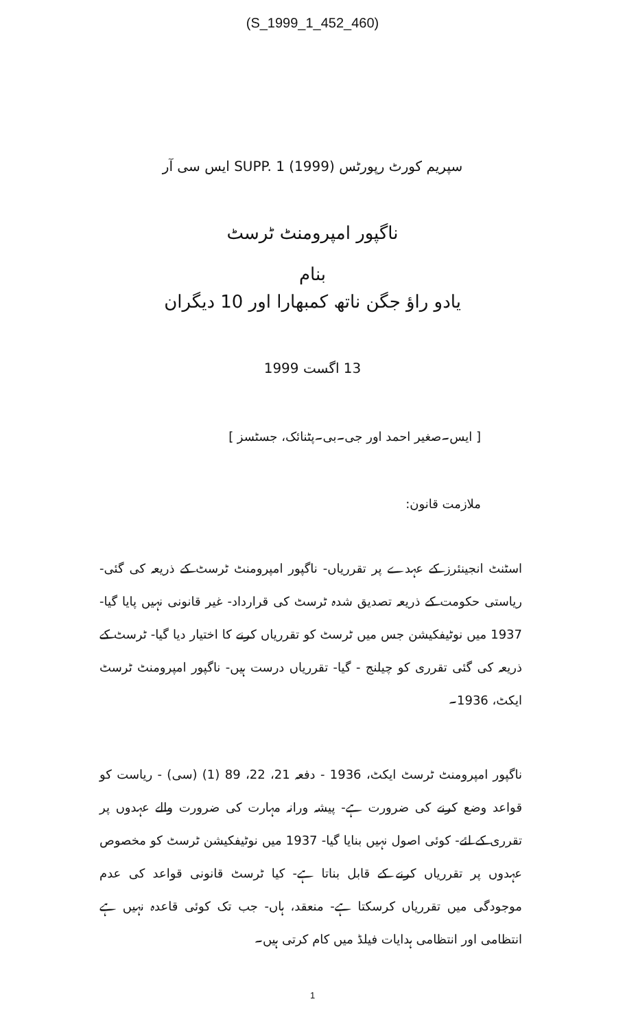(S_1999_1_452_460)
سپریم کورٹ رپورٹس (1999) SUPP. 1 ایس سی آر
ناگپور امپرومنٹ ٹرسٹ
بنام
یادو راؤ جگن ناتھ کمبھارا اور 10 دیگران
13 اگست 1999
[ ایس۔صغیر احمد اور جی۔بی۔پٹنائک، جسٹسز ]
ملازمت قانون:
اسٹنٹ انجینئرز کے عہدے پر تقرریاں- ناگپور امپرومنٹ ٹرسٹ کے ذریعہ کی گئی- ریاستی حکومت کے ذریعہ تصدیق شدہ ٹرسٹ کی قرارداد- غیر قانونی نہیں پایا گیا- 1937 میں نوٹیفکیشن جس میں ٹرسٹ کو تقرریاں کرنے کا اختیار دیا گیا- ٹرسٹ کے ذریعہ کی گئی تقرری کو چیلنج - گیا- تقرریاں درست ہیں- ناگپور امپرومنٹ ٹرسٹ ایکٹ، 1936۔
ناگپور امپرومنٹ ٹرسٹ ایکٹ، 1936 - دفعہ 21، 22، 89 (1) (سی) - ریاست کو قواعد وضع کرنے کی ضرورت ہے- پیشہ ورانہ مہارت کی ضرورت والے عہدوں پر تقرری کے لئے- کوئی اصول نہیں بنایا گیا- 1937 میں نوٹیفکیشن ٹرسٹ کو مخصوص عہدوں پر تقرریاں کرنے کے قابل بناتا ہے- کیا ٹرسٹ قانونی قواعد کی عدم موجودگی میں تقرریاں کرسکتا ہے- منعقد، ہاں- جب تک کوئی قاعدہ نہیں ہے انتظامی اور انتظامی ہدایات فیلڈ میں کام کرتی ہیں۔
1